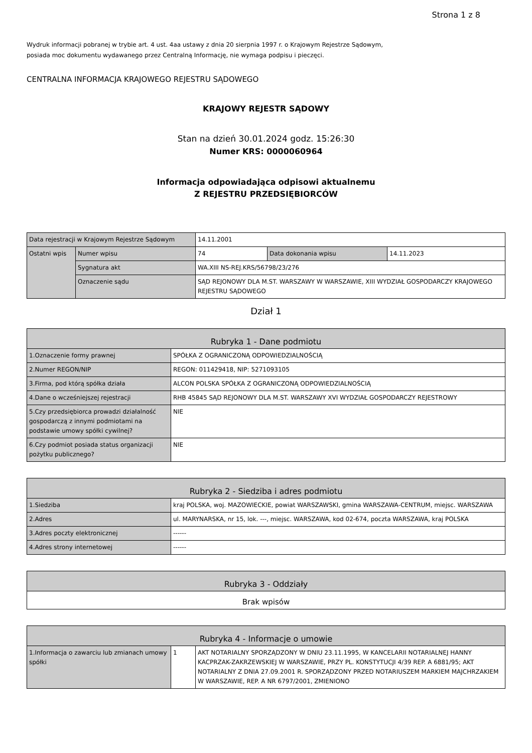Strona 1 z 8
Wydruk informacji pobranej w trybie art. 4 ust. 4aa ustawy z dnia 20 sierpnia 1997 r. o Krajowym Rejestrze Sądowym,
posiada moc dokumentu wydawanego przez Centralną Informację, nie wymaga podpisu i pieczęci.
CENTRALNA INFORMACJA KRAJOWEGO REJESTRU SĄDOWEGO
KRAJOWY REJESTR SĄDOWY
Stan na dzień 30.01.2024 godz. 15:26:30
Numer KRS: 0000060964
Informacja odpowiadająca odpisowi aktualnemu
Z REJESTRU PRZEDSIĘBIORCÓW
| Data rejestracji w Krajowym Rejestrze Sądowym | | 14.11.2001 | | |
| Ostatni wpis | Numer wpisu | 74 | Data dokonania wpisu | 14.11.2023 |
| | Sygnatura akt | WA.XIII NS-REJ.KRS/56798/23/276 | | |
| | Oznaczenie sądu | SĄD REJONOWY DLA M.ST. WARSZAWY W WARSZAWIE, XIII WYDZIAŁ GOSPODARCZY KRAJOWEGO REJESTRU SĄDOWEGO | | |
Dział 1
| Rubryka 1 - Dane podmiotu | |
| --- | --- |
| 1.Oznaczenie formy prawnej | SPÓŁKA Z OGRANICZONĄ ODPOWIEDZIALNOŚCIĄ |
| 2.Numer REGON/NIP | REGON: 011429418, NIP: 5271093105 |
| 3.Firma, pod którą spółka działa | ALCON POLSKA SPÓŁKA Z OGRANICZONĄ ODPOWIEDZIALNOŚCIĄ |
| 4.Dane o wcześniejszej rejestracji | RHB 45845 SĄD REJONOWY DLA M.ST. WARSZAWY XVI WYDZIAŁ GOSPODARCZY REJESTROWY |
| 5.Czy przedsiębiorca prowadzi działalność gospodarczą z innymi podmiotami na podstawie umowy spółki cywilnej? | NIE |
| 6.Czy podmiot posiada status organizacji pożytku publicznego? | NIE |
| Rubryka 2 - Siedziba i adres podmiotu | |
| --- | --- |
| 1.Siedziba | kraj POLSKA, woj. MAZOWIECKIE, powiat WARSZAWSKI, gmina WARSZAWA-CENTRUM, miejsc. WARSZAWA |
| 2.Adres | ul. MARYNARSKA, nr 15, lok. ---, miejsc. WARSZAWA, kod 02-674, poczta WARSZAWA, kraj POLSKA |
| 3.Adres poczty elektronicznej | ------ |
| 4.Adres strony internetowej | ------ |
| Rubryka 3 - Oddziały |
| --- |
| Brak wpisów |
| Rubryka 4 - Informacje o umowie | | |
| --- | --- | --- |
| 1.Informacja o zawarciu lub zmianach umowy spółki | 1 | AKT NOTARIALNY SPORZĄDZONY W DNIU 23.11.1995, W KANCELARII NOTARIALNEJ HANNY KACPRZAK-ZAKRZEWSKIEJ W WARSZAWIE, PRZY PL. KONSTYTUCJI 4/39 REP. A 6881/95; AKT NOTARIALNY Z DNIA 27.09.2001 R. SPORZĄDZONY PRZED NOTARIUSZEM MARKIEM MAJCHRZAKIEM W WARSZAWIE, REP. A NR 6797/2001, ZMIENIONO |